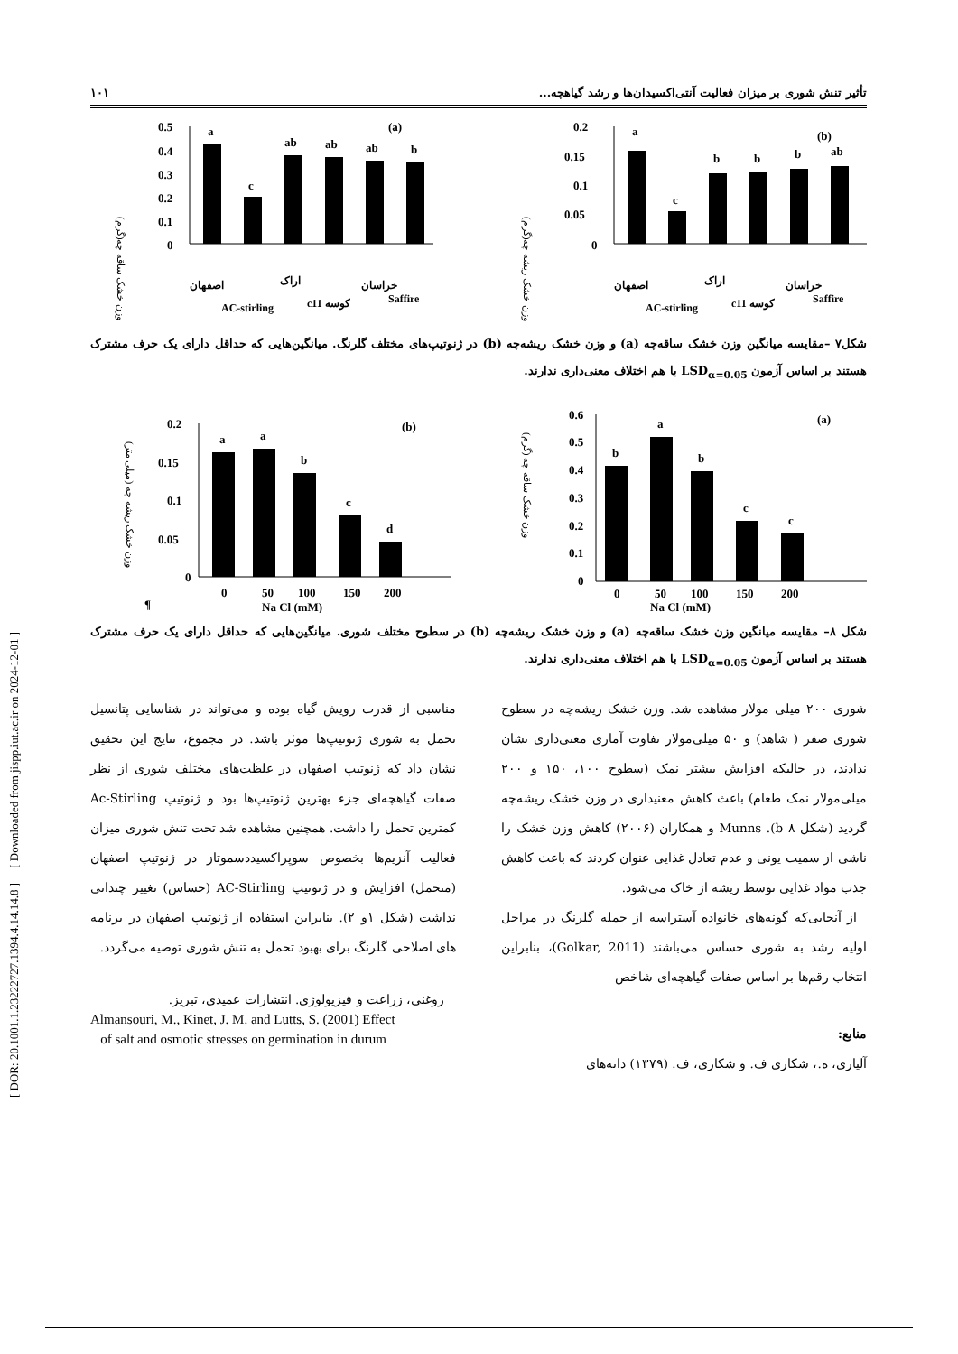[ DOR: 20.1001.1.23222727.1394.4.14.14.8 ] [ Downloaded from jispp.iut.ac.ir on 2024-12-01 ]
تأثیر تنش شوری بر میزان فعالیت آنتی‌اکسیدان‌ها و رشد گیاهچه... ۱۰۱
وزن خشک ساقه چه(گرم)
0.5
0.4
0.3
0.2
0.1
0
(a)
a
c
ab
ab
ab
b
اصفهان
AC-stirling
اراک
c11 کوسه
خراسان
Saffire
وزن خشک ریشه چه(گرم)
0.2
0.15
0.1
0.05
0
(b)
a
c
b
b
b
ab
اصفهان
AC-stirling
اراک
c11 کوسه
خراسان
Saffire
شکل۷ –مقایسه میانگین وزن خشک ساقه‌چه (a) و وزن خشک ریشه‌چه (b) در ژنوتیپ‌های مختلف گلرنگ. میانگین‌هایی که حداقل دارای یک حرف مشترک هستند بر اساس آزمون LSD<sub>α=0.05</sub> با هم اختلاف معنی‌داری ندارند.
وزن خشک ریشه چه (میلی متر)
0.2
0.15
0.1
0.05
0
(b)
0
50
100
150
200
¶
Na Cl (mM)
a
a
b
c
d
وزن خشک ساقه چه (گرم)
0.6
0.5
0.4
0.3
0.2
0.1
0
(a)
0
50
100
150
200
Na Cl (mM)
b
a
b
c
c
شکل ۸– مقایسه میانگین وزن خشک ساقه‌چه (a) و وزن خشک ریشه‌چه (b) در سطوح مختلف شوری. میانگین‌هایی که حداقل دارای یک حرف مشترک هستند بر اساس آزمون LSD<sub>α=0.05</sub> با هم اختلاف معنی‌داری ندارند.
شوری ۲۰۰ میلی مولار مشاهده شد. وزن خشک ریشه‌چه در سطوح شوری صفر ( شاهد) و ۵۰ میلی‌مولار تفاوت آماری معنی‌داری نشان ندادند، در حالیکه افزایش بیشتر نمک (سطوح ۱۰۰، ۱۵۰ و ۲۰۰ میلی‌مولار نمک طعام) باعث کاهش معنیداری در وزن خشک ریشه‌چه گردید (شکل ۸ b). Munns و همکاران (۲۰۰۶) کاهش وزن خشک را ناشی از سمیت یونی و عدم تعادل غذایی عنوان کردند که باعث کاهش جذب مواد غذایی توسط ریشه از خاک می‌شود.
از آنجایی‌که گونه‌های خانواده آستراسه از جمله گلرنگ در مراحل اولیه رشد به شوری حساس می‌باشند (Golkar, 2011)، بنابراین انتخاب رقم‌ها بر اساس صفات گیاهچه‌ای شاخص
منابع:
آلیاری، ه.، شکاری ف. و شکاری، ف. (۱۳۷۹) دانه‌های
مناسبی از قدرت رویش گیاه بوده و می‌تواند در شناسایی پتانسیل تحمل به شوری ژنوتیپ‌ها موثر باشد. در مجموع، نتایج این تحقیق نشان داد که ژنوتیپ اصفهان در غلظت‌های مختلف شوری از نظر صفات گیاهچه‌ای جزء بهترین ژنوتیپ‌ها بود و ژنوتیپ Ac-Stirling کمترین تحمل را داشت. همچنین مشاهده شد تحت تنش شوری میزان فعالیت آنزیم‌ها بخصوص سوپراکسیددسموتاز در ژنوتیپ اصفهان (متحمل) افزایش و در ژنوتیپ AC-Stirling (حساس) تغییر چندانی نداشت (شکل ۱و ۲). بنابراین استفاده از ژنوتیپ اصفهان در برنامه های اصلاحی گلرنگ برای بهبود تحمل به تنش شوری توصیه می‌گردد.
روغنی، زراعت و فیزیولوژی. انتشارات عمیدی، تبریز.
Almansouri, M., Kinet, J. M. and Lutts, S. (2001) Effect
of salt and osmotic stresses on germination in durum